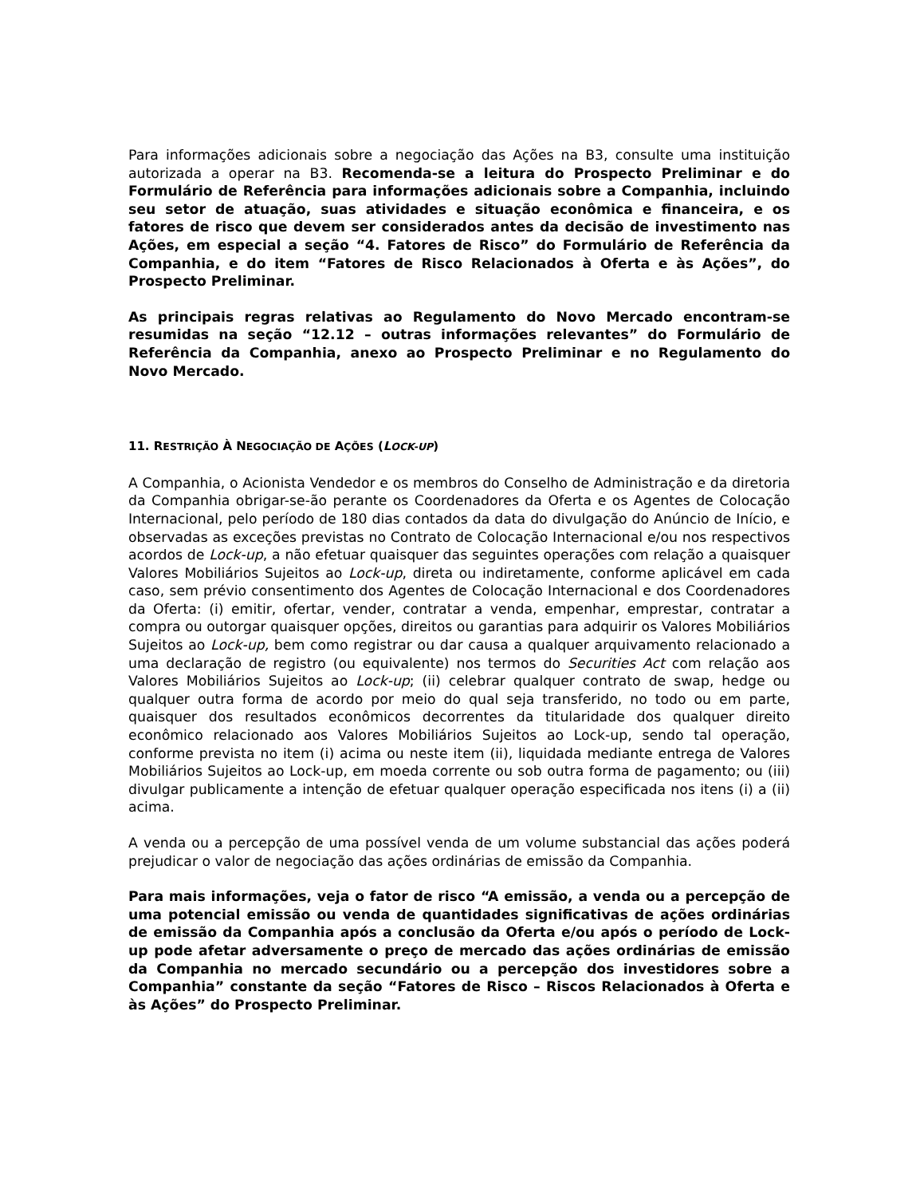Para informações adicionais sobre a negociação das Ações na B3, consulte uma instituição autorizada a operar na B3. Recomenda-se a leitura do Prospecto Preliminar e do Formulário de Referência para informações adicionais sobre a Companhia, incluindo seu setor de atuação, suas atividades e situação econômica e financeira, e os fatores de risco que devem ser considerados antes da decisão de investimento nas Ações, em especial a seção “4. Fatores de Risco” do Formulário de Referência da Companhia, e do item “Fatores de Risco Relacionados à Oferta e às Ações”, do Prospecto Preliminar.
As principais regras relativas ao Regulamento do Novo Mercado encontram-se resumidas na seção “12.12 – outras informações relevantes” do Formulário de Referência da Companhia, anexo ao Prospecto Preliminar e no Regulamento do Novo Mercado.
11. RESTRIÇÃO À NEGOCIAÇÃO DE AÇÕES (LOCK-UP)
A Companhia, o Acionista Vendedor e os membros do Conselho de Administração e da diretoria da Companhia obrigar-se-ão perante os Coordenadores da Oferta e os Agentes de Colocação Internacional, pelo período de 180 dias contados da data do divulgação do Anúncio de Início, e observadas as exceções previstas no Contrato de Colocação Internacional e/ou nos respectivos acordos de Lock-up, a não efetuar quaisquer das seguintes operações com relação a quaisquer Valores Mobiliários Sujeitos ao Lock-up, direta ou indiretamente, conforme aplicável em cada caso, sem prévio consentimento dos Agentes de Colocação Internacional e dos Coordenadores da Oferta: (i) emitir, ofertar, vender, contratar a venda, empenhar, emprestar, contratar a compra ou outorgar quaisquer opções, direitos ou garantias para adquirir os Valores Mobiliários Sujeitos ao Lock-up, bem como registrar ou dar causa a qualquer arquivamento relacionado a uma declaração de registro (ou equivalente) nos termos do Securities Act com relação aos Valores Mobiliários Sujeitos ao Lock-up; (ii) celebrar qualquer contrato de swap, hedge ou qualquer outra forma de acordo por meio do qual seja transferido, no todo ou em parte, quaisquer dos resultados econômicos decorrentes da titularidade dos qualquer direito econômico relacionado aos Valores Mobiliários Sujeitos ao Lock-up, sendo tal operação, conforme prevista no item (i) acima ou neste item (ii), liquidada mediante entrega de Valores Mobiliários Sujeitos ao Lock-up, em moeda corrente ou sob outra forma de pagamento; ou (iii) divulgar publicamente a intenção de efetuar qualquer operação especificada nos itens (i) a (ii) acima.
A venda ou a percepção de uma possível venda de um volume substancial das ações poderá prejudicar o valor de negociação das ações ordinárias de emissão da Companhia.
Para mais informações, veja o fator de risco “A emissão, a venda ou a percepção de uma potencial emissão ou venda de quantidades significativas de ações ordinárias de emissão da Companhia após a conclusão da Oferta e/ou após o período de Lock-up pode afetar adversamente o preço de mercado das ações ordinárias de emissão da Companhia no mercado secundário ou a percepção dos investidores sobre a Companhia” constante da seção “Fatores de Risco – Riscos Relacionados à Oferta e às Ações” do Prospecto Preliminar.